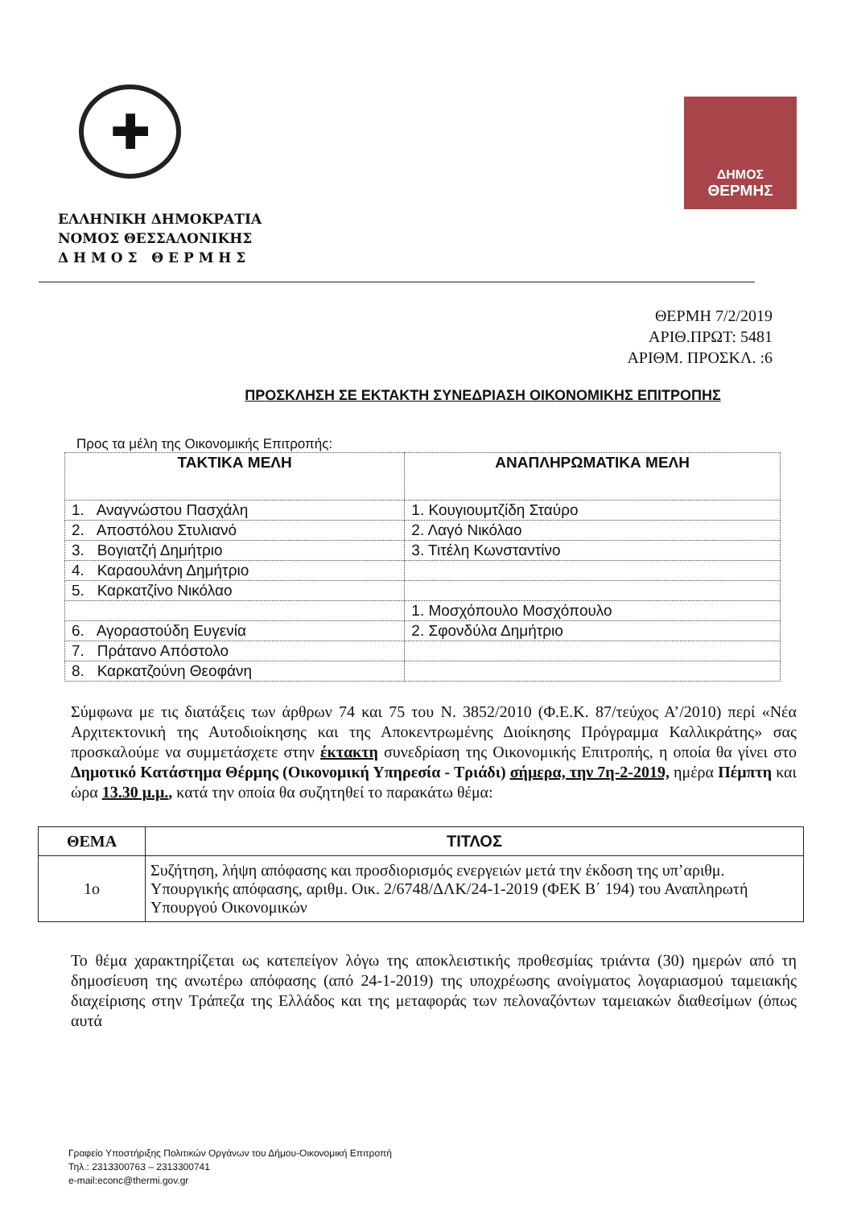✚
ΔΗΜΟΣ
ΘΕΡΜΗΣ
ΕΛΛΗΝΙΚΗ ΔΗΜΟΚΡΑΤΙΑ
ΝΟΜΟΣ ΘΕΣΣΑΛΟΝΙΚΗΣ
Δ Η Μ Ο Σ Θ Ε Ρ Μ Η Σ
ΘΕΡΜΗ 7/2/2019
ΑΡΙΘ.ΠΡΩΤ: 5481
ΑΡΙΘΜ. ΠΡΟΣΚΛ. :6
ΠΡΟΣΚΛΗΣΗ ΣΕ ΕΚΤΑΚΤΗ ΣΥΝΕΔΡΙΑΣΗ ΟΙΚΟΝΟΜΙΚΗΣ ΕΠΙΤΡΟΠΗΣ
Προς τα μέλη της Οικονομικής Επιτροπής:
| ΤΑΚΤΙΚΑ ΜΕΛΗ | ΑΝΑΠΛΗΡΩΜΑΤΙΚΑ ΜΕΛΗ |
| --- | --- |
| 1. Αναγνώστου Πασχάλη | 1. Κουγιουμτζίδη Σταύρο |
| 2. Αποστόλου Στυλιανό | 2. Λαγό Νικόλαο |
| 3. Βογιατζή Δημήτριο | 3. Τιτέλη Κωνσταντίνο |
| 4. Καραουλάνη Δημήτριο | |
| 5. Καρκατζίνο Νικόλαο | |
| | 1. Μοσχόπουλο Μοσχόπουλο |
| 6. Αγοραστούδη Ευγενία | 2. Σφονδύλα Δημήτριο |
| 7. Πράτανο Απόστολο | |
| 8. Καρκατζούνη Θεοφάνη | |
Σύμφωνα με τις διατάξεις των άρθρων 74 και 75 του Ν. 3852/2010 (Φ.Ε.Κ. 87/τεύχος Α’/2010) περί «Νέα Αρχιτεκτονική της Αυτοδιοίκησης και της Αποκεντρωμένης Διοίκησης Πρόγραμμα Καλλικράτης» σας προσκαλούμε να συμμετάσχετε στην έκτακτη συνεδρίαση της Οικονομικής Επιτροπής, η οποία θα γίνει στο Δημοτικό Κατάστημα Θέρμης (Οικονομική Υπηρεσία - Τριάδι) σήμερα, την 7η-2-2019, ημέρα Πέμπτη και ώρα 13.30 μ.μ., κατά την οποία θα συζητηθεί το παρακάτω θέμα:
| ΘΕΜΑ | ΤΙΤΛΟΣ |
| --- | --- |
| 1ο | Συζήτηση, λήψη απόφασης και προσδιορισμός ενεργειών μετά την έκδοση της υπ’αριθμ. Υπουργικής απόφασης, αριθμ. Οικ. 2/6748/ΔΛΚ/24-1-2019 (ΦΕΚ Β΄ 194) του Αναπληρωτή Υπουργού Οικονομικών |
Το θέμα χαρακτηρίζεται ως κατεπείγον λόγω της αποκλειστικής προθεσμίας τριάντα (30) ημερών από τη δημοσίευση της ανωτέρω απόφασης (από 24-1-2019) της υποχρέωσης ανοίγματος λογαριασμού ταμειακής διαχείρισης στην Τράπεζα της Ελλάδος και της μεταφοράς των πελοναζόντων ταμειακών διαθεσίμων (όπως αυτά
Γραφείο Υποστήριξης Πολιτικών Οργάνων του Δήμου-Οικονομική Επιτροπή
Τηλ.: 2313300763 – 2313300741
e-mail:econc@thermi.gov.gr